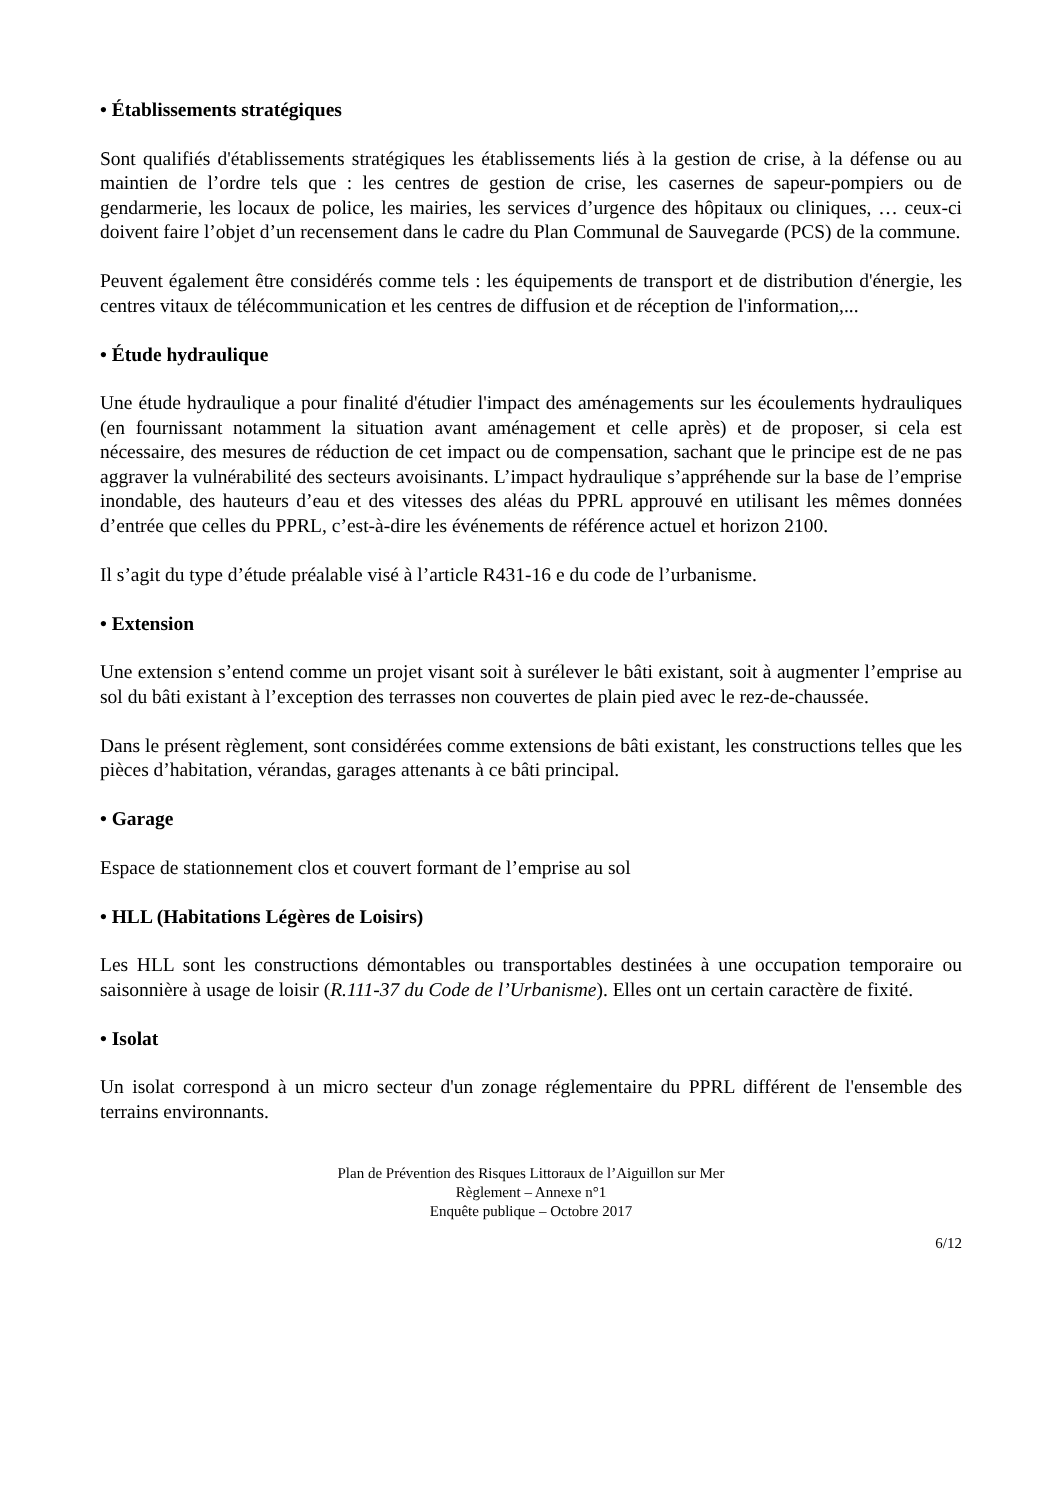• Établissements stratégiques
Sont qualifiés d'établissements stratégiques les établissements liés à la gestion de crise, à la défense ou au maintien de l’ordre tels que : les centres de gestion de crise, les casernes de sapeur-pompiers ou de gendarmerie, les locaux de police, les mairies, les services d’urgence des hôpitaux ou cliniques, … ceux-ci doivent faire l’objet d’un recensement dans le cadre du Plan Communal de Sauvegarde (PCS) de la commune.
Peuvent également être considérés comme tels : les équipements de transport et de distribution d'énergie, les centres vitaux de télécommunication et les centres de diffusion et de réception de l'information,...
• Étude hydraulique
Une étude hydraulique a pour finalité d'étudier l'impact des aménagements sur les écoulements hydrauliques (en fournissant notamment la situation avant aménagement et celle après) et de proposer, si cela est nécessaire, des mesures de réduction de cet impact ou de compensation, sachant que le principe est de ne pas aggraver la vulnérabilité des secteurs avoisinants. L’impact hydraulique s’appréhende sur la base de l’emprise inondable, des hauteurs d’eau et des vitesses des aléas du PPRL approuvé en utilisant les mêmes données d’entrée que celles du PPRL, c’est-à-dire les événements de référence actuel et horizon 2100.
Il s’agit du type d’étude préalable visé à l’article R431-16 e du code de l’urbanisme.
• Extension
Une extension s’entend comme un projet visant soit à surélever le bâti existant, soit à augmenter l’emprise au sol du bâti existant à l’exception des terrasses non couvertes de plain pied avec le rez-de-chaussée.
Dans le présent règlement, sont considérées comme extensions de bâti existant, les constructions telles que les pièces d’habitation, vérandas, garages attenants à ce bâti principal.
• Garage
Espace de stationnement clos et couvert formant de l’emprise au sol
• HLL (Habitations Légères de Loisirs)
Les HLL sont les constructions démontables ou transportables destinées à une occupation temporaire ou saisonnière à usage de loisir (R.111-37 du Code de l’Urbanisme). Elles ont un certain caractère de fixité.
• Isolat
Un isolat correspond à un micro secteur d'un zonage réglementaire du PPRL différent de l'ensemble des terrains environnants.
Plan de Prévention des Risques Littoraux de l’Aiguillon sur Mer
Règlement – Annexe n°1
Enquête publique – Octobre 2017
6/12